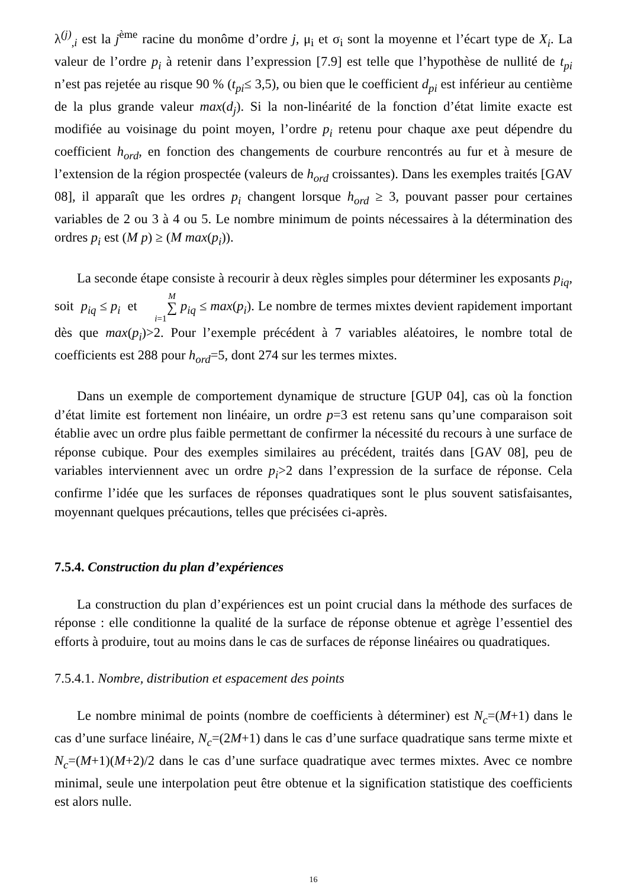λ<sup>(j)</sup><sub>,i</sub> est la j<sup>ème</sup> racine du monôme d’ordre j, μ<sub>i</sub> et σ<sub>i</sub> sont la moyenne et l’écart type de X<sub>i</sub>. La valeur de l’ordre p<sub>i</sub> à retenir dans l’expression [7.9] est telle que l’hypothèse de nullité de t<sub>pi</sub> n’est pas rejetée au risque 90 % (t<sub>pi</sub>≤ 3,5), ou bien que le coefficient d<sub>pi</sub> est inférieur au centième de la plus grande valeur max(d<sub>j</sub>). Si la non-linéarité de la fonction d’état limite exacte est modifiée au voisinage du point moyen, l’ordre p<sub>i</sub> retenu pour chaque axe peut dépendre du coefficient h<sub>ord</sub>, en fonction des changements de courbure rencontrés au fur et à mesure de l’extension de la région prospectée (valeurs de h<sub>ord</sub> croissantes). Dans les exemples traités [GAV 08], il apparaît que les ordres p<sub>i</sub> changent lorsque h<sub>ord</sub> ≥ 3, pouvant passer pour certaines variables de 2 ou 3 à 4 ou 5. Le nombre minimum de points nécessaires à la détermination des ordres p<sub>i</sub> est (M p) ≥ (M max(p<sub>i</sub>)).
La seconde étape consiste à recourir à deux règles simples pour déterminer les exposants p<sub>iq</sub>, soit p<sub>iq</sub> ≤ p<sub>i</sub> et M ∑ i=1 p<sub>iq</sub> ≤ max(p<sub>i</sub>). Le nombre de termes mixtes devient rapidement important dès que max(p<sub>i</sub>)>2. Pour l’exemple précédent à 7 variables aléatoires, le nombre total de coefficients est 288 pour h<sub>ord</sub>=5, dont 274 sur les termes mixtes.
Dans un exemple de comportement dynamique de structure [GUP 04], cas où la fonction d’état limite est fortement non linéaire, un ordre p=3 est retenu sans qu’une comparaison soit établie avec un ordre plus faible permettant de confirmer la nécessité du recours à une surface de réponse cubique. Pour des exemples similaires au précédent, traités dans [GAV 08], peu de variables interviennent avec un ordre p<sub>i</sub>>2 dans l’expression de la surface de réponse. Cela confirme l’idée que les surfaces de réponses quadratiques sont le plus souvent satisfaisantes, moyennant quelques précautions, telles que précisées ci-après.
7.5.4. Construction du plan d’expériences
La construction du plan d’expériences est un point crucial dans la méthode des surfaces de réponse : elle conditionne la qualité de la surface de réponse obtenue et agrège l’essentiel des efforts à produire, tout au moins dans le cas de surfaces de réponse linéaires ou quadratiques.
7.5.4.1. Nombre, distribution et espacement des points
Le nombre minimal de points (nombre de coefficients à déterminer) est N<sub>c</sub>=(M+1) dans le cas d’une surface linéaire, N<sub>c</sub>=(2M+1) dans le cas d’une surface quadratique sans terme mixte et N<sub>c</sub>=(M+1)(M+2)/2 dans le cas d’une surface quadratique avec termes mixtes. Avec ce nombre minimal, seule une interpolation peut être obtenue et la signification statistique des coefficients est alors nulle.
16